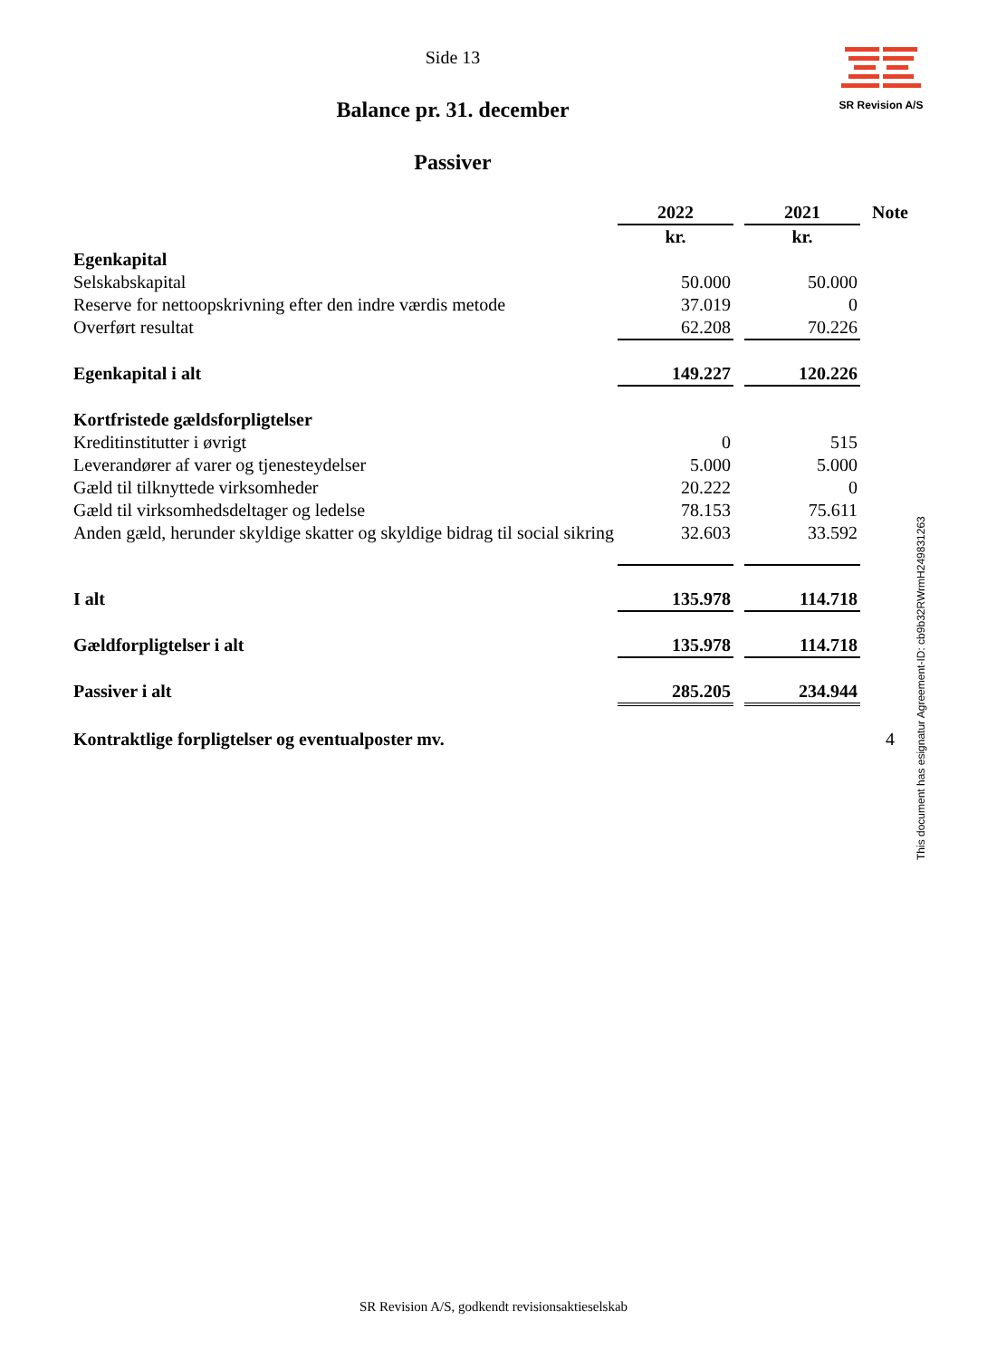Side 13
SR Revision A/S
Balance pr. 31. december
Passiver
| | 2022 | | 2021 | Note |
| | kr. | | kr. | |
| Egenkapital | | | | |
| Selskabskapital | 50.000 | | 50.000 | |
| Reserve for nettoopskrivning efter den indre værdis metode | 37.019 | | 0 | |
| Overført resultat | 62.208 | | 70.226 | |
| Egenkapital i alt | 149.227 | | 120.226 | |
| Kortfristede gældsforpligtelser | | | | |
| Kreditinstitutter i øvrigt | 0 | | 515 | |
| Leverandører af varer og tjenesteydelser | 5.000 | | 5.000 | |
| Gæld til tilknyttede virksomheder | 20.222 | | 0 | |
| Gæld til virksomhedsdeltager og ledelse | 78.153 | | 75.611 | |
| Anden gæld, herunder skyldige skatter og skyldige bidrag til social sikring | 32.603 | | 33.592 | |
| I alt | 135.978 | | 114.718 | |
| Gældforpligtelser i alt | 135.978 | | 114.718 | |
| Passiver i alt | 285.205 | | 234.944 | |
| Kontraktlige forpligtelser og eventualposter mv. | | | | 4 |
This document has esignatur Agreement-ID: cb9b32RWrmH249831263
SR Revision A/S, godkendt revisionsaktieselskab